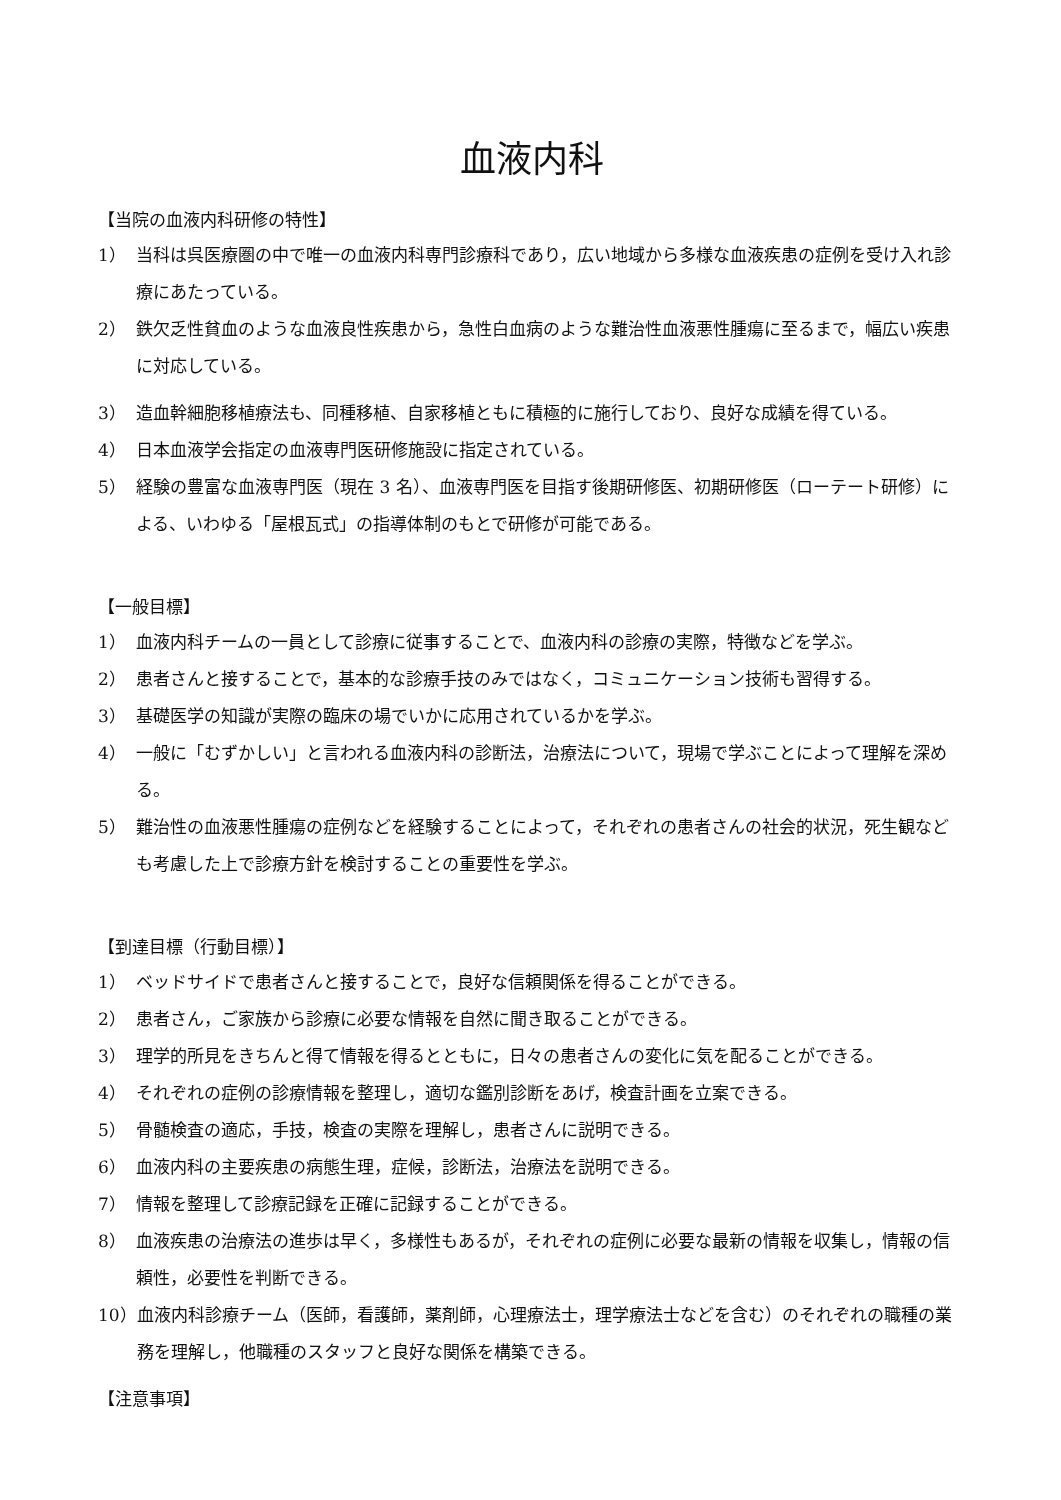血液内科
【当院の血液内科研修の特性】
1） 当科は呉医療圏の中で唯一の血液内科専門診療科であり，広い地域から多様な血液疾患の症例を受け入れ診療にあたっている。
2） 鉄欠乏性貧血のような血液良性疾患から，急性白血病のような難治性血液悪性腫瘍に至るまで，幅広い疾患に対応している。
3） 造血幹細胞移植療法も、同種移植、自家移植ともに積極的に施行しており、良好な成績を得ている。
4） 日本血液学会指定の血液専門医研修施設に指定されている。
5） 経験の豊富な血液専門医（現在 3 名）、血液専門医を目指す後期研修医、初期研修医（ローテート研修）による、いわゆる「屋根瓦式」の指導体制のもとで研修が可能である。
【一般目標】
1） 血液内科チームの一員として診療に従事することで、血液内科の診療の実際，特徴などを学ぶ。
2） 患者さんと接することで，基本的な診療手技のみではなく，コミュニケーション技術も習得する。
3） 基礎医学の知識が実際の臨床の場でいかに応用されているかを学ぶ。
4） 一般に「むずかしい」と言われる血液内科の診断法，治療法について，現場で学ぶことによって理解を深める。
5） 難治性の血液悪性腫瘍の症例などを経験することによって，それぞれの患者さんの社会的状況，死生観なども考慮した上で診療方針を検討することの重要性を学ぶ。
【到達目標（行動目標）】
1） ベッドサイドで患者さんと接することで，良好な信頼関係を得ることができる。
2） 患者さん，ご家族から診療に必要な情報を自然に聞き取ることができる。
3） 理学的所見をきちんと得て情報を得るとともに，日々の患者さんの変化に気を配ることができる。
4） それぞれの症例の診療情報を整理し，適切な鑑別診断をあげ，検査計画を立案できる。
5） 骨髄検査の適応，手技，検査の実際を理解し，患者さんに説明できる。
6） 血液内科の主要疾患の病態生理，症候，診断法，治療法を説明できる。
7） 情報を整理して診療記録を正確に記録することができる。
8） 血液疾患の治療法の進歩は早く，多様性もあるが，それぞれの症例に必要な最新の情報を収集し，情報の信頼性，必要性を判断できる。
10） 血液内科診療チーム（医師，看護師，薬剤師，心理療法士，理学療法士などを含む）のそれぞれの職種の業務を理解し，他職種のスタッフと良好な関係を構築できる。
【注意事項】